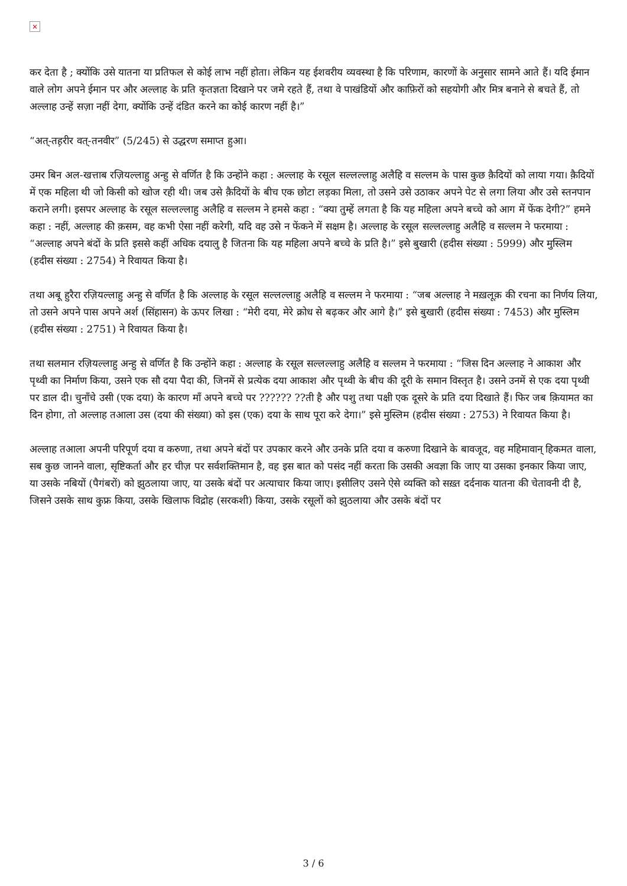×
कर देता है ; क्योंकि उसे यातना या प्रतिफल से कोई लाभ नहीं होता। लेकिन यह ईशवरीय व्यवस्था है कि परिणाम, कारणों के अनुसार सामने आते हैं। यदि ईमान वाले लोग अपने ईमान पर और अल्लाह के प्रति कृतज्ञता दिखाने पर जमे रहते हैं, तथा वे पाखंडियों और काफ़िरों को सहयोगी और मित्र बनाने से बचते हैं, तो अल्लाह उन्हें सज़ा नहीं देगा, क्योंकि उन्हें दंडित करने का कोई कारण नहीं है।”
“अत्-तह़रीर वत्-तनवीर” (5/245) से उद्धरण समाप्त हुआ।
उमर बिन अल-खत्ताब रज़ियल्लाहु अन्हु से वर्णित है कि उन्होंने कहा : अल्लाह के रसूल सल्लल्लाहु अलैहि व सल्लम के पास कुछ क़ैदियों को लाया गया। क़ैदियों में एक महिला थी जो किसी को खोज रही थी। जब उसे क़ैदियों के बीच एक छोटा लड़का मिला, तो उसने उसे उठाकर अपने पेट से लगा लिया और उसे स्तनपान कराने लगी। इसपर अल्लाह के रसूल सल्लल्लाहु अलैहि व सल्लम ने हमसे कहा : “क्या तुम्हें लगता है कि यह महिला अपने बच्चे को आग में फेंक देगी?” हमने कहा : नहीं, अल्लाह की क़सम, वह कभी ऐसा नहीं करेगी, यदि वह उसे न फेंकने में सक्षम है। अल्लाह के रसूल सल्लल्लाहु अलैहि व सल्लम ने फरमाया : “अल्लाह अपने बंदों के प्रति इससे कहीं अधिक दयालु है जितना कि यह महिला अपने बच्चे के प्रति है।” इसे बुखारी (हदीस संख्या : 5999) और मुस्लिम (हदीस संख्या : 2754) ने रिवायत किया है।
तथा अबू हुरैरा रज़ियल्लाहु अन्हु से वर्णित है कि अल्लाह के रसूल सल्लल्लाहु अलैहि व सल्लम ने फरमाया : “जब अल्लाह ने मख़लूक़ की रचना का निर्णय लिया, तो उसने अपने पास अपने अर्श (सिंहासन) के ऊपर लिखा : “मेरी दया, मेरे क्रोध से बढ़कर और आगे है।” इसे बुखारी (हदीस संख्या : 7453) और मुस्लिम (हदीस संख्या : 2751) ने रिवायत किया है।
तथा सलमान रज़ियल्लाहु अन्हु से वर्णित है कि उन्होंने कहा : अल्लाह के रसूल सल्लल्लाहु अलैहि व सल्लम ने फरमाया : “जिस दिन अल्लाह ने आकाश और पृथ्वी का निर्माण किया, उसने एक सौ दया पैदा की, जिनमें से प्रत्येक दया आकाश और पृथ्वी के बीच की दूरी के समान विस्तृत है। उसने उनमें से एक दया पृथ्वी पर डाल दी। चुनाँचे उसी (एक दया) के कारण माँ अपने बच्चे पर ?????? ??ती है और पशु तथा पक्षी एक दूसरे के प्रति दया दिखाते हैं। फिर जब क़ियामत का दिन होगा, तो अल्लाह तआला उस (दया की संख्या) को इस (एक) दया के साथ पूरा करे देगा।” इसे मुस्लिम (हदीस संख्या : 2753) ने रिवायत किया है।
अल्लाह तआला अपनी परिपूर्ण दया व करुणा, तथा अपने बंदों पर उपकार करने और उनके प्रति दया व करुणा दिखाने के बावजूद, वह महिमावान् हिकमत वाला, सब कुछ जानने वाला, सृष्टिकर्ता और हर चीज़ पर सर्वशक्तिमान है, वह इस बात को पसंद नहीं करता कि उसकी अवज्ञा कि जाए या उसका इनकार किया जाए, या उसके नबियों (पैगंबरों) को झुठलाया जाए, या उसके बंदों पर अत्याचार किया जाए। इसीलिए उसने ऐसे व्यक्ति को सख़्त दर्दनाक यातना की चेतावनी दी है, जिसने उसके साथ कुफ्र किया, उसके खिलाफ विद्रोह (सरकशी) किया, उसके रसूलों को झुठलाया और उसके बंदों पर
3 / 6